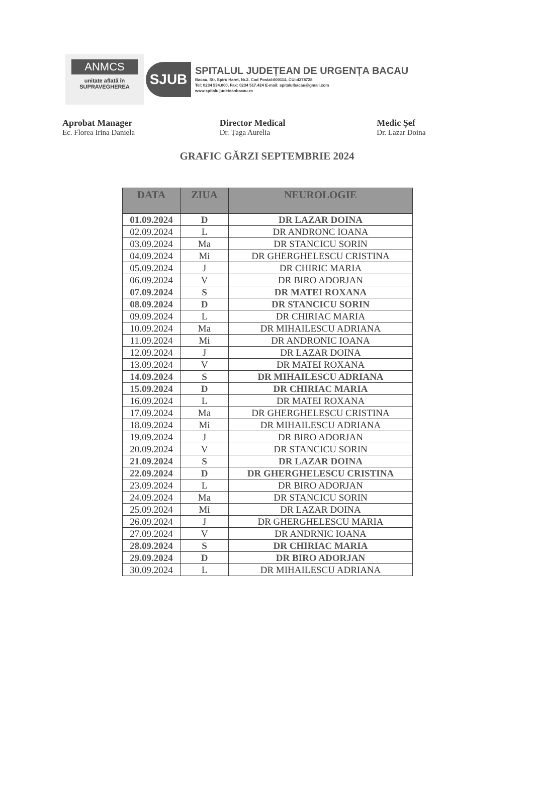ANMCS
unitate aflată în
SUPRAVEGHEREA
SJUB
SPITALUL JUDEȚEAN DE URGENȚA BACAU
Bacau, Str. Spiru Haret, Nr.2, Cod Postal:600114, CUI:4278728
Tel: 0234 534.000, Fax: 0234 517.424 E-mail: spitalulbacau@gmail.com
www.spitaluljudeteanbacau.ro
Aprobat Manager
Ec. Florea Irina Daniela
Director Medical
Dr. Țaga Aurelia
Medic Şef
Dr. Lazar Doina
GRAFIC GĂRZI SEPTEMBRIE 2024
| DATA | ZIUA | NEUROLOGIE |
| --- | --- | --- |
| 01.09.2024 | D | DR LAZAR DOINA |
| 02.09.2024 | L | DR ANDRONC IOANA |
| 03.09.2024 | Ma | DR STANCICU SORIN |
| 04.09.2024 | Mi | DR GHERGHELESCU CRISTINA |
| 05.09.2024 | J | DR CHIRIC MARIA |
| 06.09.2024 | V | DR BIRO ADORJAN |
| 07.09.2024 | S | DR MATEI ROXANA |
| 08.09.2024 | D | DR STANCICU SORIN |
| 09.09.2024 | L | DR CHIRIAC MARIA |
| 10.09.2024 | Ma | DR MIHAILESCU ADRIANA |
| 11.09.2024 | Mi | DR ANDRONIC IOANA |
| 12.09.2024 | J | DR LAZAR DOINA |
| 13.09.2024 | V | DR MATEI ROXANA |
| 14.09.2024 | S | DR MIHAILESCU ADRIANA |
| 15.09.2024 | D | DR CHIRIAC MARIA |
| 16.09.2024 | L | DR MATEI ROXANA |
| 17.09.2024 | Ma | DR GHERGHELESCU CRISTINA |
| 18.09.2024 | Mi | DR MIHAILESCU ADRIANA |
| 19.09.2024 | J | DR BIRO ADORJAN |
| 20.09.2024 | V | DR STANCICU SORIN |
| 21.09.2024 | S | DR LAZAR DOINA |
| 22.09.2024 | D | DR GHERGHELESCU CRISTINA |
| 23.09.2024 | L | DR BIRO ADORJAN |
| 24.09.2024 | Ma | DR STANCICU SORIN |
| 25.09.2024 | Mi | DR LAZAR DOINA |
| 26.09.2024 | J | DR GHERGHELESCU MARIA |
| 27.09.2024 | V | DR ANDRNIC IOANA |
| 28.09.2024 | S | DR CHIRIAC MARIA |
| 29.09.2024 | D | DR BIRO ADORJAN |
| 30.09.2024 | L | DR MIHAILESCU ADRIANA |